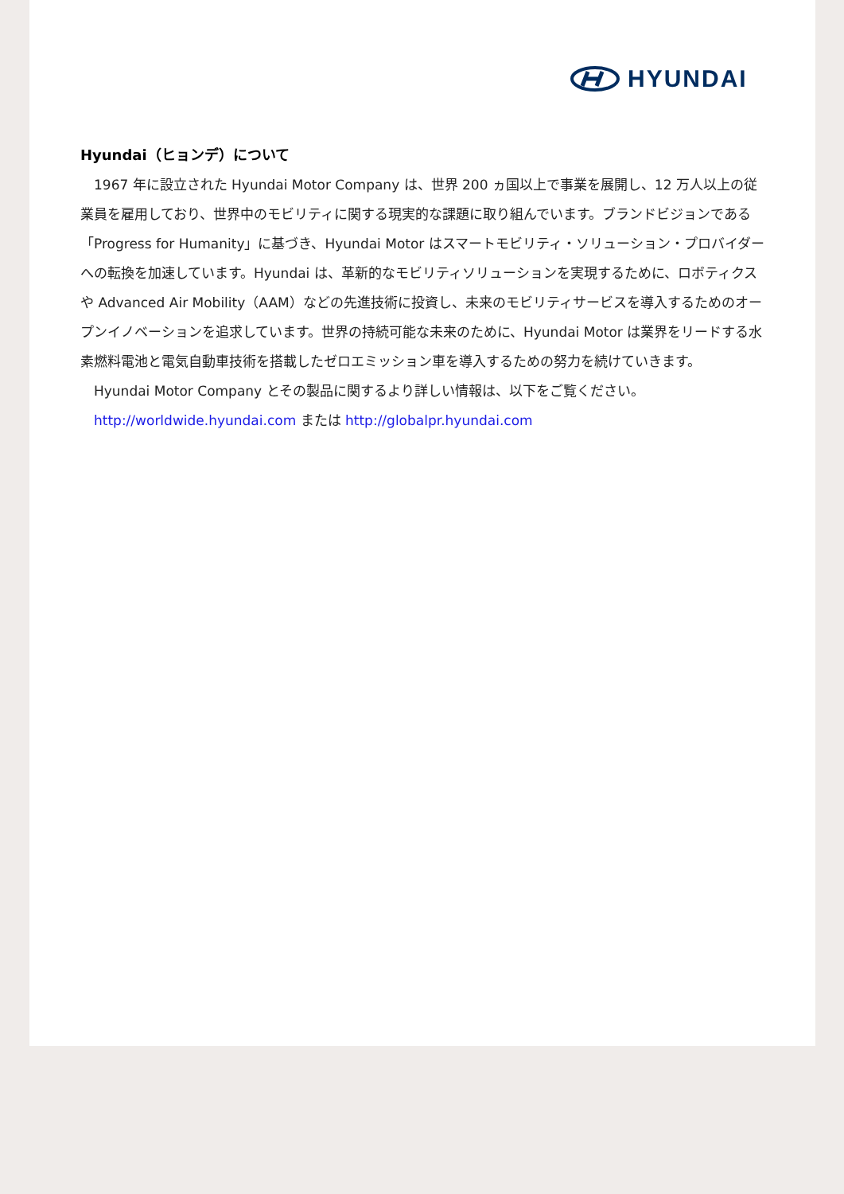HYUNDAI
Hyundai（ヒョンデ）について
　1967 年に設立された Hyundai Motor Company は、世界 200 ヵ国以上で事業を展開し、12 万人以上の従業員を雇用しており、世界中のモビリティに関する現実的な課題に取り組んでいます。ブランドビジョンである「Progress for Humanity」に基づき、Hyundai Motor はスマートモビリティ・ソリューション・プロバイダーへの転換を加速しています。Hyundai は、革新的なモビリティソリューションを実現するために、ロボティクスや Advanced Air Mobility（AAM）などの先進技術に投資し、未来のモビリティサービスを導入するためのオープンイノベーションを追求しています。世界の持続可能な未来のために、Hyundai Motor は業界をリードする水素燃料電池と電気自動車技術を搭載したゼロエミッション車を導入するための努力を続けていきます。
　Hyundai Motor Company とその製品に関するより詳しい情報は、以下をご覧ください。
　http://worldwide.hyundai.com または http://globalpr.hyundai.com